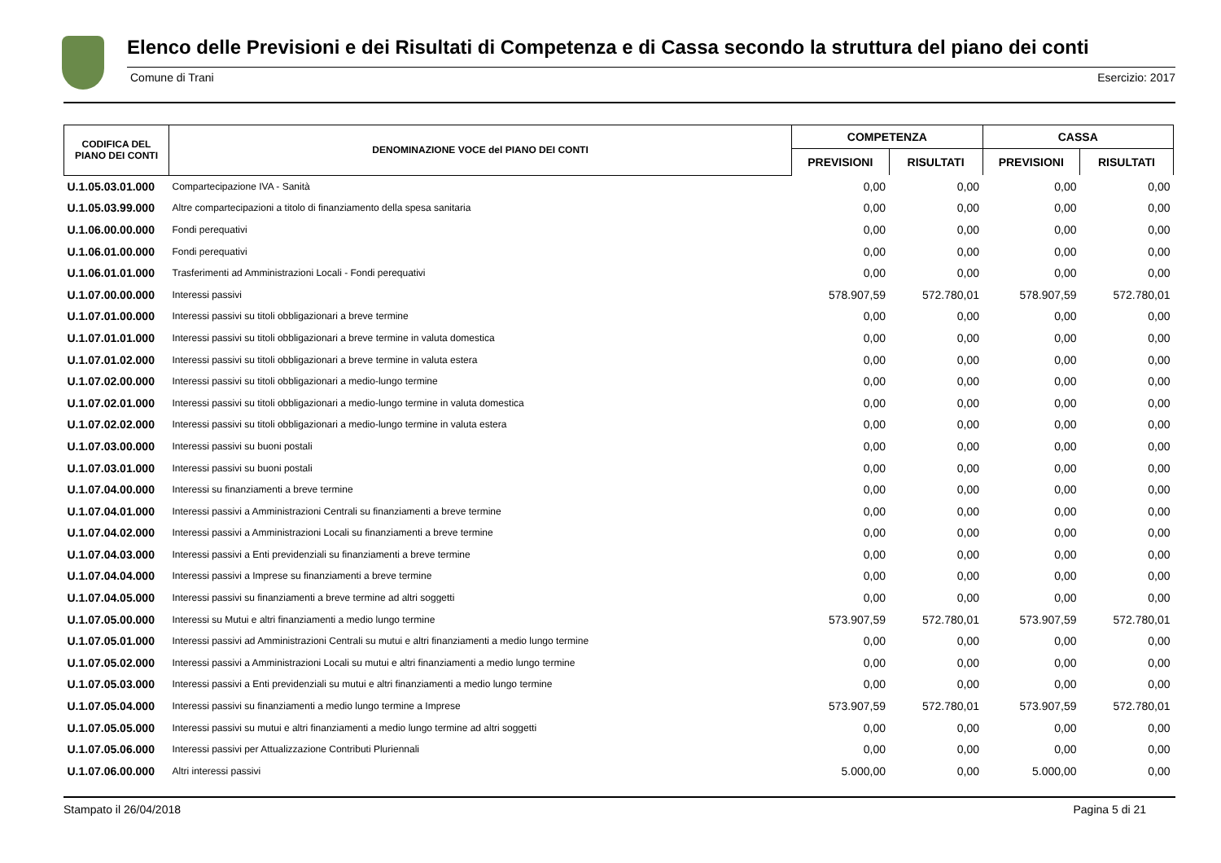Elenco delle Previsioni e dei Risultati di Competenza e di Cassa secondo la struttura del piano dei conti
Comune di Trani Esercizio: 2017
| CODIFICA DEL PIANO DEI CONTI | DENOMINAZIONE VOCE del PIANO DEI CONTI | COMPETENZA | | CASSA | |
| --- | --- | --- | --- | --- | --- |
| | | PREVISIONI | RISULTATI | PREVISIONI | RISULTATI |
| U.1.05.03.01.000 | Compartecipazione IVA - Sanità | 0,00 | 0,00 | 0,00 | 0,00 |
| U.1.05.03.99.000 | Altre compartecipazioni a titolo di finanziamento della spesa sanitaria | 0,00 | 0,00 | 0,00 | 0,00 |
| U.1.06.00.00.000 | Fondi perequativi | 0,00 | 0,00 | 0,00 | 0,00 |
| U.1.06.01.00.000 | Fondi perequativi | 0,00 | 0,00 | 0,00 | 0,00 |
| U.1.06.01.01.000 | Trasferimenti ad Amministrazioni Locali - Fondi perequativi | 0,00 | 0,00 | 0,00 | 0,00 |
| U.1.07.00.00.000 | Interessi passivi | 578.907,59 | 572.780,01 | 578.907,59 | 572.780,01 |
| U.1.07.01.00.000 | Interessi passivi su titoli obbligazionari a breve termine | 0,00 | 0,00 | 0,00 | 0,00 |
| U.1.07.01.01.000 | Interessi passivi su titoli obbligazionari a breve termine in valuta domestica | 0,00 | 0,00 | 0,00 | 0,00 |
| U.1.07.01.02.000 | Interessi passivi su titoli obbligazionari a breve termine in valuta estera | 0,00 | 0,00 | 0,00 | 0,00 |
| U.1.07.02.00.000 | Interessi passivi su titoli obbligazionari a medio-lungo termine | 0,00 | 0,00 | 0,00 | 0,00 |
| U.1.07.02.01.000 | Interessi passivi su titoli obbligazionari a medio-lungo termine in valuta domestica | 0,00 | 0,00 | 0,00 | 0,00 |
| U.1.07.02.02.000 | Interessi passivi su titoli obbligazionari a medio-lungo termine in valuta estera | 0,00 | 0,00 | 0,00 | 0,00 |
| U.1.07.03.00.000 | Interessi passivi su buoni postali | 0,00 | 0,00 | 0,00 | 0,00 |
| U.1.07.03.01.000 | Interessi passivi su buoni postali | 0,00 | 0,00 | 0,00 | 0,00 |
| U.1.07.04.00.000 | Interessi su finanziamenti a breve termine | 0,00 | 0,00 | 0,00 | 0,00 |
| U.1.07.04.01.000 | Interessi passivi a Amministrazioni Centrali su finanziamenti a breve termine | 0,00 | 0,00 | 0,00 | 0,00 |
| U.1.07.04.02.000 | Interessi passivi a Amministrazioni Locali su finanziamenti a breve termine | 0,00 | 0,00 | 0,00 | 0,00 |
| U.1.07.04.03.000 | Interessi passivi a Enti previdenziali su finanziamenti a breve termine | 0,00 | 0,00 | 0,00 | 0,00 |
| U.1.07.04.04.000 | Interessi passivi a Imprese su finanziamenti a breve termine | 0,00 | 0,00 | 0,00 | 0,00 |
| U.1.07.04.05.000 | Interessi passivi su finanziamenti a breve termine ad altri soggetti | 0,00 | 0,00 | 0,00 | 0,00 |
| U.1.07.05.00.000 | Interessi su Mutui e altri finanziamenti a medio lungo termine | 573.907,59 | 572.780,01 | 573.907,59 | 572.780,01 |
| U.1.07.05.01.000 | Interessi passivi ad Amministrazioni Centrali su mutui e altri finanziamenti a medio lungo termine | 0,00 | 0,00 | 0,00 | 0,00 |
| U.1.07.05.02.000 | Interessi passivi a Amministrazioni Locali su mutui e altri finanziamenti a medio lungo termine | 0,00 | 0,00 | 0,00 | 0,00 |
| U.1.07.05.03.000 | Interessi passivi a Enti previdenziali su mutui e altri finanziamenti a medio lungo termine | 0,00 | 0,00 | 0,00 | 0,00 |
| U.1.07.05.04.000 | Interessi passivi su finanziamenti a medio lungo termine a Imprese | 573.907,59 | 572.780,01 | 573.907,59 | 572.780,01 |
| U.1.07.05.05.000 | Interessi passivi su mutui e altri finanziamenti a medio lungo termine ad altri soggetti | 0,00 | 0,00 | 0,00 | 0,00 |
| U.1.07.05.06.000 | Interessi passivi per Attualizzazione Contributi Pluriennali | 0,00 | 0,00 | 0,00 | 0,00 |
| U.1.07.06.00.000 | Altri interessi passivi | 5.000,00 | 0,00 | 5.000,00 | 0,00 |
Stampato il 26/04/2018 Pagina 5 di 21